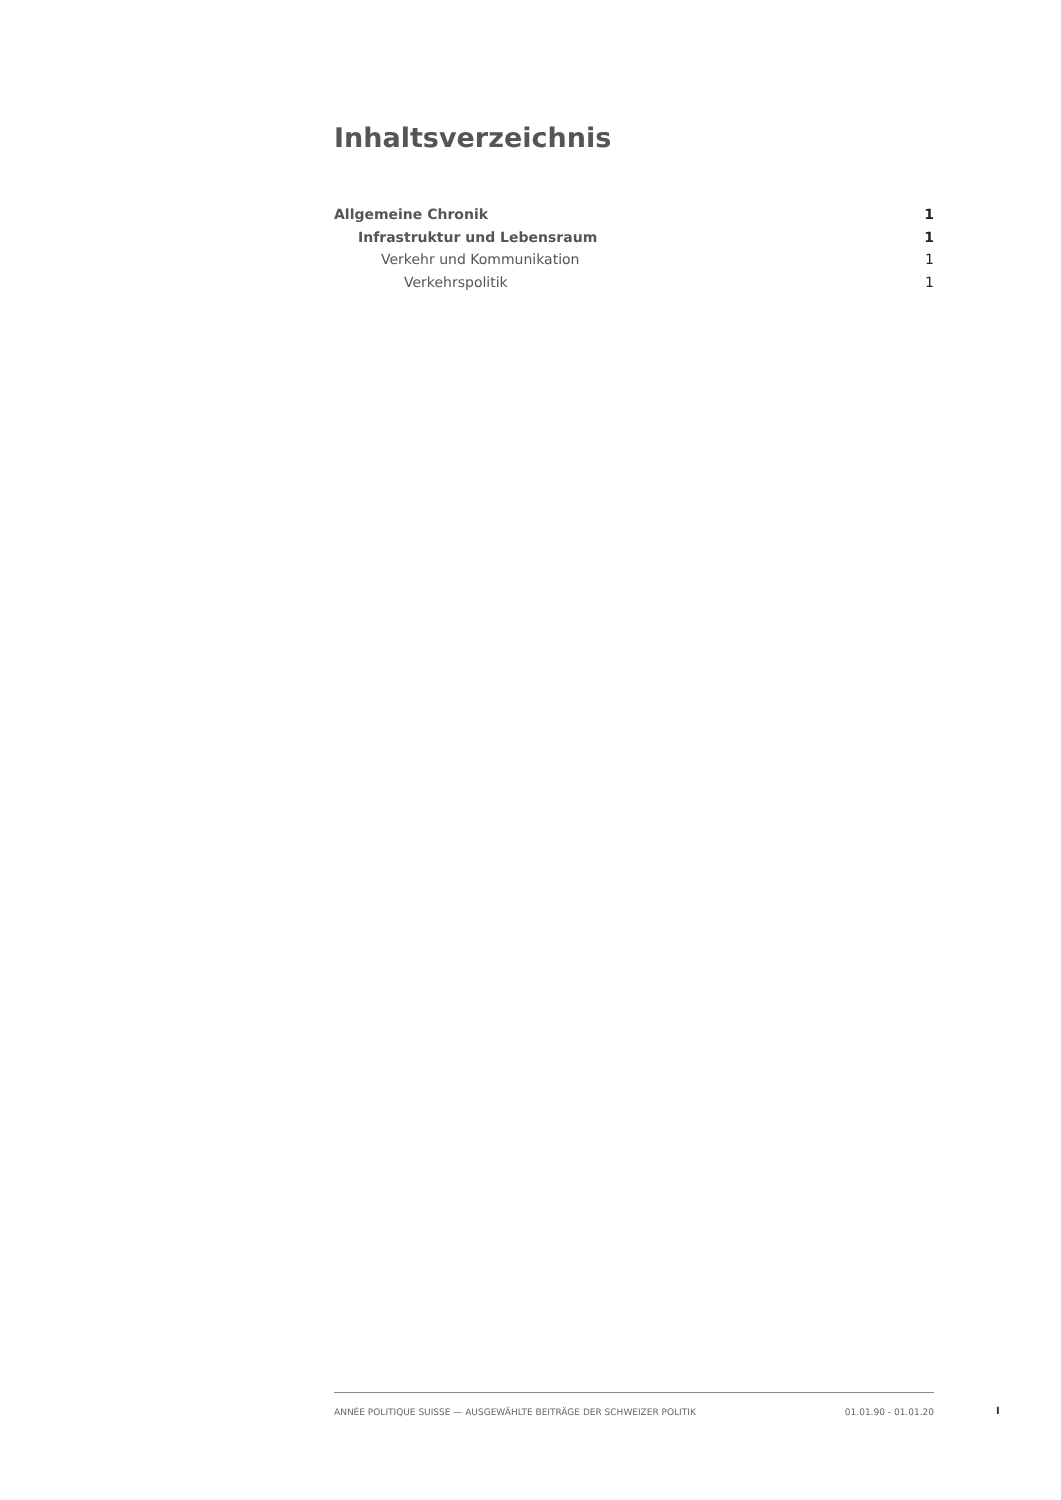Inhaltsverzeichnis
Allgemeine Chronik 1
Infrastruktur und Lebensraum 1
Verkehr und Kommunikation 1
Verkehrspolitik 1
ANNÉE POLITIQUE SUISSE — AUSGEWÄHLTE BEITRÄGE DER SCHWEIZER POLITIK 01.01.90 - 01.01.20
I